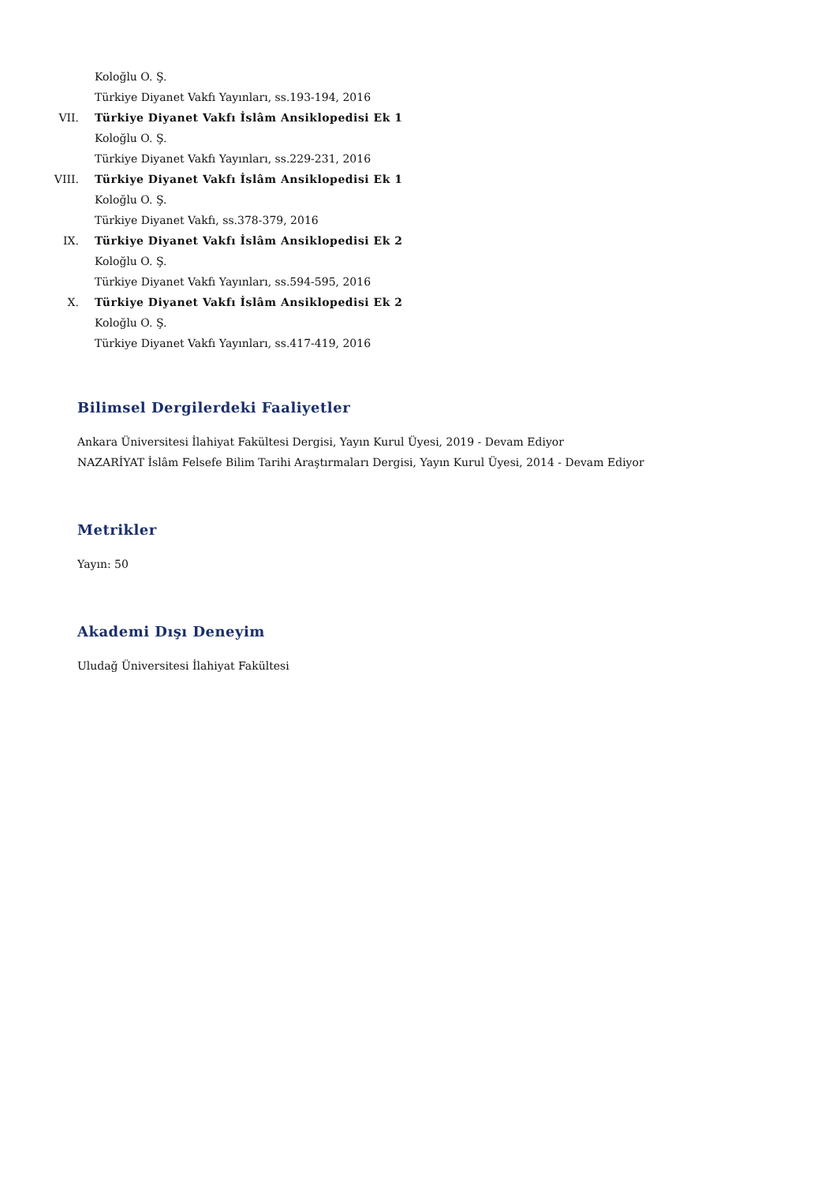Koloğlu O. Ş.
Türkiye Diyanet Vakfı Yayınları, ss.193-194, 2016
VII. Türkiye Diyanet Vakfı İslâm Ansiklopedisi Ek 1
Koloğlu O. Ş.
Türkiye Diyanet Vakfı Yayınları, ss.229-231, 2016
VIII. Türkiye Diyanet Vakfı İslâm Ansiklopedisi Ek 1
Koloğlu O. Ş.
Türkiye Diyanet Vakfı, ss.378-379, 2016
IX. Türkiye Diyanet Vakfı İslâm Ansiklopedisi Ek 2
Koloğlu O. Ş.
Türkiye Diyanet Vakfı Yayınları, ss.594-595, 2016
X. Türkiye Diyanet Vakfı İslâm Ansiklopedisi Ek 2
Koloğlu O. Ş.
Türkiye Diyanet Vakfı Yayınları, ss.417-419, 2016
Bilimsel Dergilerdeki Faaliyetler
Ankara Üniversitesi İlahiyat Fakültesi Dergisi, Yayın Kurul Üyesi, 2019 - Devam Ediyor
NAZARİYAT İslâm Felsefe Bilim Tarihi Araştırmaları Dergisi, Yayın Kurul Üyesi, 2014 - Devam Ediyor
Metrikler
Yayın: 50
Akademi Dışı Deneyim
Uludağ Üniversitesi İlahiyat Fakültesi